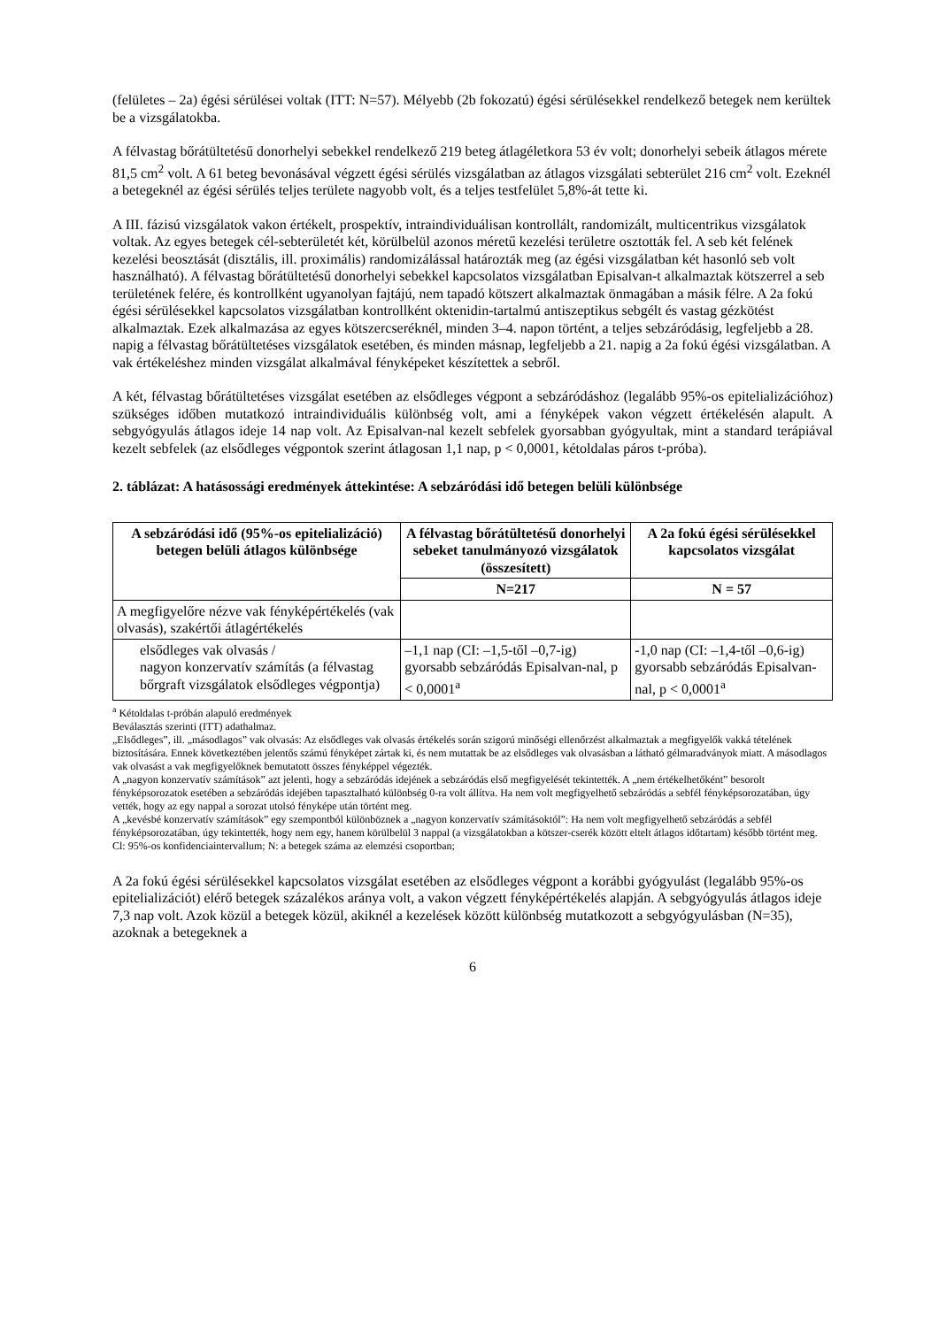(felületes – 2a) égési sérülései voltak (ITT: N=57). Mélyebb (2b fokozatú) égési sérülésekkel rendelkező betegek nem kerültek be a vizsgálatokba.
A félvastag bőrátültetésű donorhelyi sebekkel rendelkező 219 beteg átlagéletkora 53 év volt; donorhelyi sebeik átlagos mérete 81,5 cm<sup>2</sup> volt. A 61 beteg bevonásával végzett égési sérülés vizsgálatban az átlagos vizsgálati sebterület 216 cm<sup>2</sup> volt. Ezeknél a betegeknél az égési sérülés teljes területe nagyobb volt, és a teljes testfelület 5,8%-át tette ki.
A III. fázisú vizsgálatok vakon értékelt, prospektív, intraindividuálisan kontrollált, randomizált, multicentrikus vizsgálatok voltak. Az egyes betegek cél-sebterületét két, körülbelül azonos méretű kezelési területre osztották fel. A seb két felének kezelési beosztását (disztális, ill. proximális) randomizálással határozták meg (az égési vizsgálatban két hasonló seb volt használható). A félvastag bőrátültetésű donorhelyi sebekkel kapcsolatos vizsgálatban Episalvan-t alkalmaztak kötszerrel a seb területének felére, és kontrollként ugyanolyan fajtájú, nem tapadó kötszert alkalmaztak önmagában a másik félre. A 2a fokú égési sérülésekkel kapcsolatos vizsgálatban kontrollként oktenidin-tartalmú antiszeptikus sebgélt és vastag gézkötést alkalmaztak. Ezek alkalmazása az egyes kötszercseréknél, minden 3–4. napon történt, a teljes sebzáródásig, legfeljebb a 28. napig a félvastag bőrátültetéses vizsgálatok esetében, és minden másnap, legfeljebb a 21. napig a 2a fokú égési vizsgálatban. A vak értékeléshez minden vizsgálat alkalmával fényképeket készítettek a sebről.
A két, félvastag bőrátültetéses vizsgálat esetében az elsődleges végpont a sebzáródáshoz (legalább 95%-os epitelializációhoz) szükséges időben mutatkozó intraindividuális különbség volt, ami a fényképek vakon végzett értékelésén alapult. A sebgyógyulás átlagos ideje 14 nap volt. Az Episalvan-nal kezelt sebfelek gyorsabban gyógyultak, mint a standard terápiával kezelt sebfelek (az elsődleges végpontok szerint átlagosan 1,1 nap, p < 0,0001, kétoldalas páros t-próba).
2. táblázat: A hatásossági eredmények áttekintése: A sebzáródási idő betegen belüli különbsége
| A sebzáródási idő (95%-os epitelializáció) betegen belüli átlagos különbsége | A félvastag bőrátültetésű donorhelyi sebeket tanulmányozó vizsgálatok (összesített) | A 2a fokú égési sérülésekkel kapcsolatos vizsgálat |
| --- | --- | --- |
| | N=217 | N = 57 |
| A megfigyelőre nézve vak fényképértékelés (vak olvasás), szakértői átlagértékelés | | |
| elsődleges vak olvasás / nagyon konzervatív számítás (a félvastag bőrgraft vizsgálatok elsődleges végpontja) | –1,1 nap (CI: –1,5-től –0,7-ig) gyorsabb sebzáródás Episalvan-nal, p < 0,0001<sup>a</sup> | -1,0 nap (CI: –1,4-től –0,6-ig) gyorsabb sebzáródás Episalvan-nal, p < 0,0001<sup>a</sup> |
<sup>a</sup> Kétoldalas t-próbán alapuló eredmények
Beválasztás szerinti (ITT) adathalmaz.
„Elsődleges”, ill. „másodlagos” vak olvasás: Az elsődleges vak olvasás értékelés során szigorú minőségi ellenőrzést alkalmaztak a megfigyelők vakká tételének biztosítására. Ennek következtében jelentős számú fényképet zártak ki, és nem mutattak be az elsődleges vak olvasásban a látható gélmaradványok miatt. A másodlagos vak olvasást a vak megfigyelőknek bemutatott összes fényképpel végezték.
A „nagyon konzervatív számítások” azt jelenti, hogy a sebzáródás idejének a sebzáródás első megfigyelését tekintették. A „nem értékelhetőként” besorolt fényképsorozatok esetében a sebzáródás idejében tapasztalható különbség 0-ra volt állítva. Ha nem volt megfigyelhető sebzáródás a sebfél fényképsorozatában, úgy vették, hogy az egy nappal a sorozat utolsó fényképe után történt meg.
A „kevésbé konzervatív számítások” egy szempontból különböznek a „nagyon konzervatív számításoktól”: Ha nem volt megfigyelhető sebzáródás a sebfél fényképsorozatában, úgy tekintették, hogy nem egy, hanem körülbelül 3 nappal (a vizsgálatokban a kötszer-cserék között eltelt átlagos időtartam) később történt meg.
Cl: 95%-os konfidenciaintervallum; N: a betegek száma az elemzési csoportban;
A 2a fokú égési sérülésekkel kapcsolatos vizsgálat esetében az elsődleges végpont a korábbi gyógyulást (legalább 95%-os epitelializációt) elérő betegek százalékos aránya volt, a vakon végzett fényképértékelés alapján. A sebgyógyulás átlagos ideje 7,3 nap volt. Azok közül a betegek közül, akiknél a kezelések között különbség mutatkozott a sebgyógyulásban (N=35), azoknak a betegeknek a
6